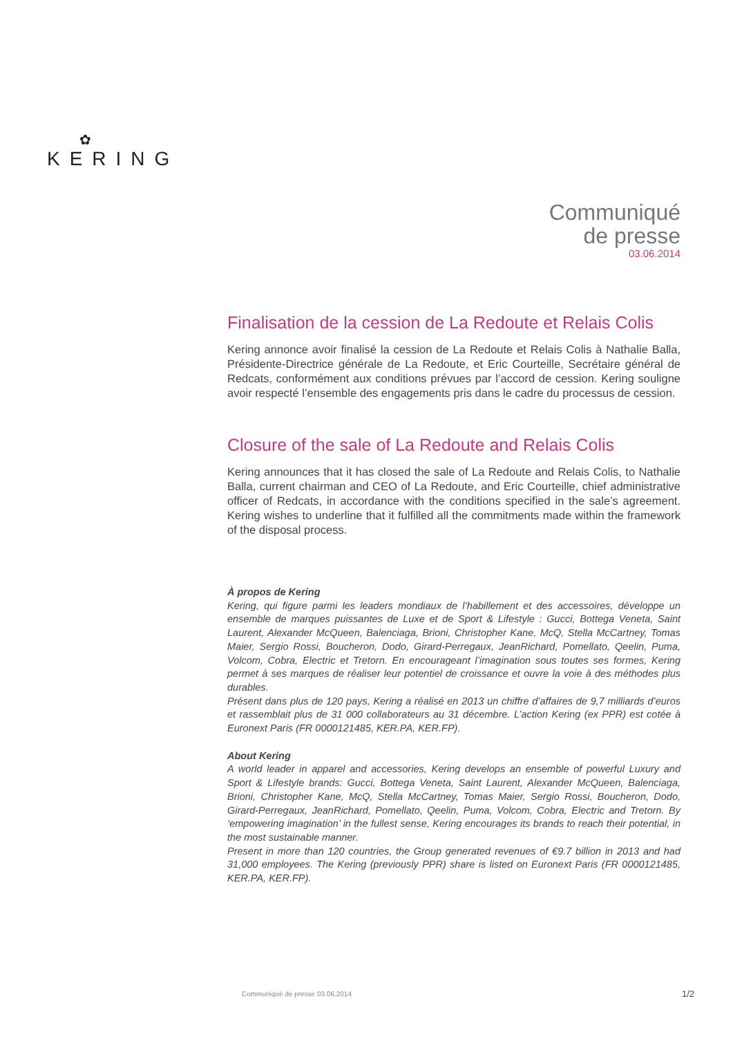✿
KERING
Communiqué
de presse
03.06.2014
Finalisation de la cession de La Redoute et Relais Colis
Kering annonce avoir finalisé la cession de La Redoute et Relais Colis à Nathalie Balla, Présidente-Directrice générale de La Redoute, et Eric Courteille, Secrétaire général de Redcats, conformément aux conditions prévues par l’accord de cession. Kering souligne avoir respecté l’ensemble des engagements pris dans le cadre du processus de cession.
Closure of the sale of La Redoute and Relais Colis
Kering announces that it has closed the sale of La Redoute and Relais Colis, to Nathalie Balla, current chairman and CEO of La Redoute, and Eric Courteille, chief administrative officer of Redcats, in accordance with the conditions specified in the sale’s agreement. Kering wishes to underline that it fulfilled all the commitments made within the framework of the disposal process.
À propos de Kering
Kering, qui figure parmi les leaders mondiaux de l’habillement et des accessoires, développe un ensemble de marques puissantes de Luxe et de Sport & Lifestyle : Gucci, Bottega Veneta, Saint Laurent, Alexander McQueen, Balenciaga, Brioni, Christopher Kane, McQ, Stella McCartney, Tomas Maier, Sergio Rossi, Boucheron, Dodo, Girard-Perregaux, JeanRichard, Pomellato, Qeelin, Puma, Volcom, Cobra, Electric et Tretorn. En encourageant l’imagination sous toutes ses formes, Kering permet à ses marques de réaliser leur potentiel de croissance et ouvre la voie à des méthodes plus durables.
Présent dans plus de 120 pays, Kering a réalisé en 2013 un chiffre d’affaires de 9,7 milliards d’euros et rassemblait plus de 31 000 collaborateurs au 31 décembre. L’action Kering (ex PPR) est cotée à Euronext Paris (FR 0000121485, KER.PA, KER.FP).
About Kering
A world leader in apparel and accessories, Kering develops an ensemble of powerful Luxury and Sport & Lifestyle brands: Gucci, Bottega Veneta, Saint Laurent, Alexander McQueen, Balenciaga, Brioni, Christopher Kane, McQ, Stella McCartney, Tomas Maier, Sergio Rossi, Boucheron, Dodo, Girard-Perregaux, JeanRichard, Pomellato, Qeelin, Puma, Volcom, Cobra, Electric and Tretorn. By ‘empowering imagination’ in the fullest sense, Kering encourages its brands to reach their potential, in the most sustainable manner.
Present in more than 120 countries, the Group generated revenues of €9.7 billion in 2013 and had 31,000 employees. The Kering (previously PPR) share is listed on Euronext Paris (FR 0000121485, KER.PA, KER.FP).
Communiqué de presse 03.06.2014
1/2